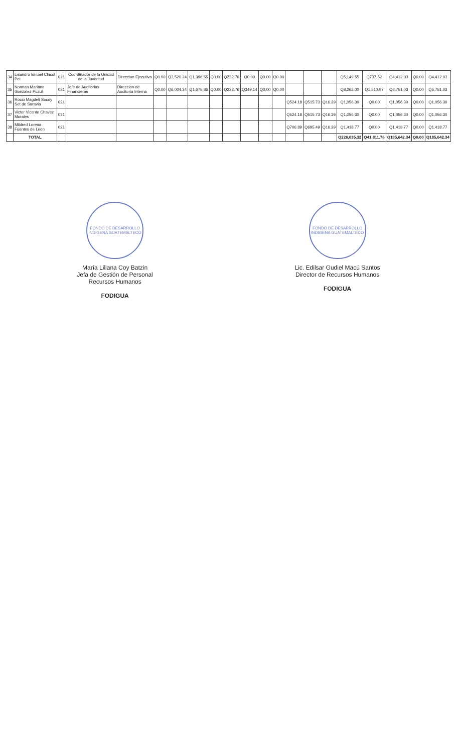| 34 | Lisandro Ismael Chicol Pet | 021 | Coordinador de la Unidad de la Juventud | Direccion Ejecutiva | Q0.00 | Q3,520.24 | Q1,396.55 | Q0.00 | Q232.76 | Q0.00 | Q0.00 | Q0.00 | | | | Q5,149.55 | Q737.52 | Q4,412.03 | Q0.00 | Q4,412.03 |
| 35 | Norman Mariano Gonzalez Puzul | 021 | Jefe de Auditorias Financieras | Direccion de Auditoria Interna | Q0.00 | Q6,004.24 | Q1,675.86 | Q0.00 | Q232.76 | Q349.14 | Q0.00 | Q0.00 | | | | Q8,262.00 | Q1,510.97 | Q6,751.03 | Q0.00 | Q6,751.03 |
| 36 | Rocio Magdeli Socoy Set de Saravia | 021 | | | | | | | | | | | Q524.18 | Q515.73 | Q16.39 | Q1,056.30 | Q0.00 | Q1,056.30 | Q0.00 | Q1,056.30 |
| 37 | Victor Vicente Chavez Morales | 021 | | | | | | | | | | | Q524.18 | Q515.73 | Q16.39 | Q1,056.30 | Q0.00 | Q1,056.30 | Q0.00 | Q1,056.30 |
| 38 | Mildred Lorena Fuentes de Leon | 021 | | | | | | | | | | | Q706.89 | Q695.49 | Q16.39 | Q1,418.77 | Q0.00 | Q1,418.77 | Q0.00 | Q1,418.77 |
| | TOTAL | | | | | | | | | | | | | | | Q226,035.32 | Q41,811.76 | Q185,642.34 | Q0.00 | Q185,642.34 |
FONDO DE DESARROLLO INDIGENA GUATEMALTECO
María Liliana Coy Batzin
Jefa de Gestión de Personal
Recursos Humanos
FODIGUA
FONDO DE DESARROLLO INDIGENA GUATEMALTECO
Lic. Edilsar Gudiel Macú Santos
Director de Recursos Humanos
FODIGUA